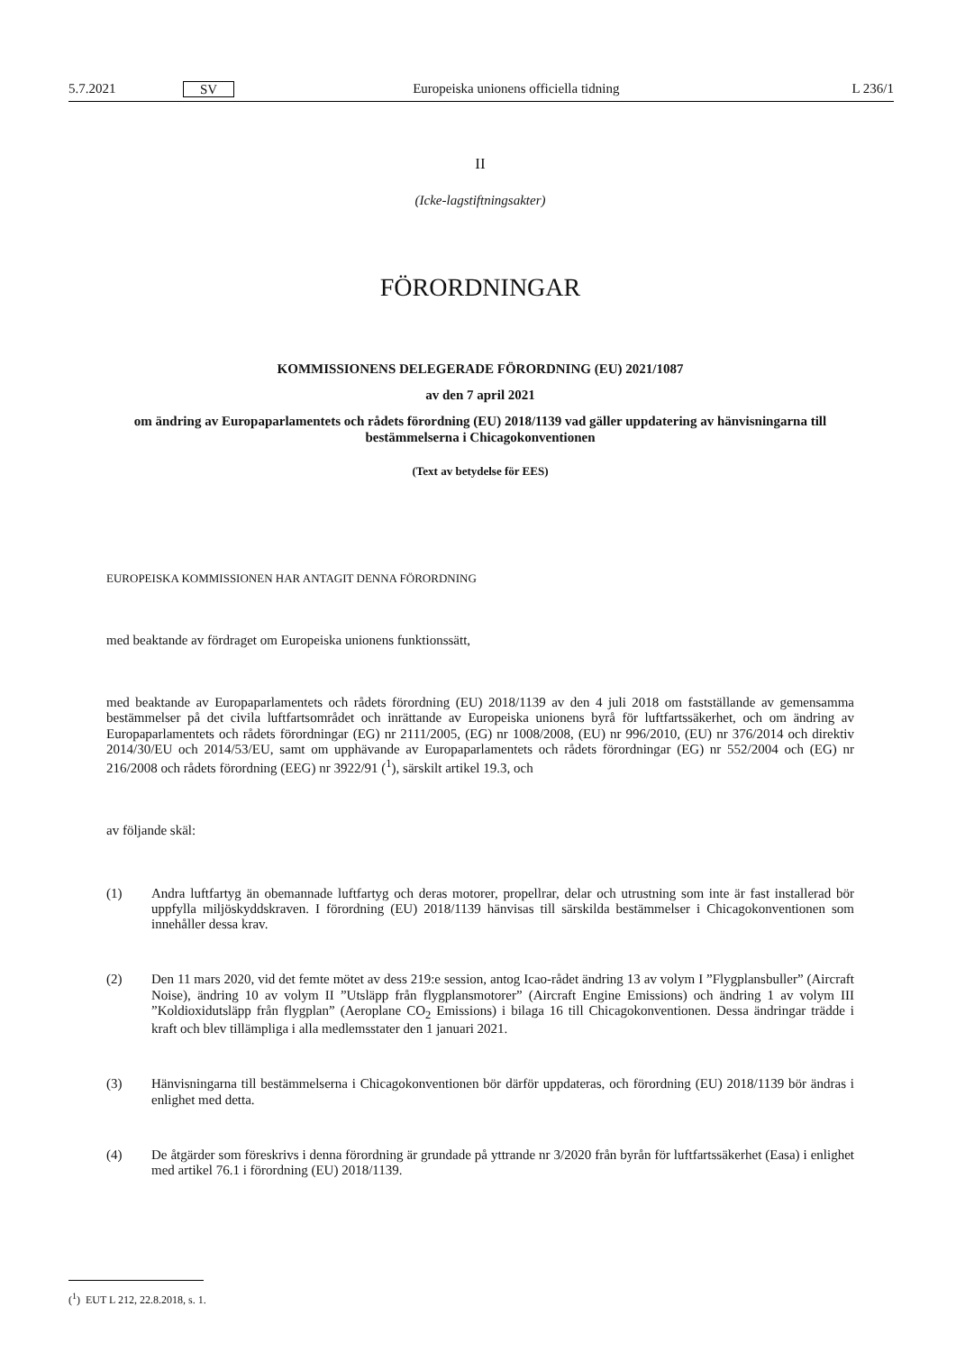5.7.2021 SV Europeiska unionens officiella tidning L 236/1
II
(Icke-lagstiftningsakter)
FÖRORDNINGAR
KOMMISSIONENS DELEGERADE FÖRORDNING (EU) 2021/1087
av den 7 april 2021
om ändring av Europaparlamentets och rådets förordning (EU) 2018/1139 vad gäller uppdatering av hänvisningarna till bestämmelserna i Chicagokonventionen
(Text av betydelse för EES)
EUROPEISKA KOMMISSIONEN HAR ANTAGIT DENNA FÖRORDNING
med beaktande av fördraget om Europeiska unionens funktionssätt,
med beaktande av Europaparlamentets och rådets förordning (EU) 2018/1139 av den 4 juli 2018 om fastställande av gemensamma bestämmelser på det civila luftfartsområdet och inrättande av Europeiska unionens byrå för luftfartssäkerhet, och om ändring av Europaparlamentets och rådets förordningar (EG) nr 2111/2005, (EG) nr 1008/2008, (EU) nr 996/2010, (EU) nr 376/2014 och direktiv 2014/30/EU och 2014/53/EU, samt om upphävande av Europaparlamentets och rådets förordningar (EG) nr 552/2004 och (EG) nr 216/2008 och rådets förordning (EEG) nr 3922/91 (<sup>1</sup>), särskilt artikel 19.3, och
av följande skäl:
(1) Andra luftfartyg än obemannade luftfartyg och deras motorer, propellrar, delar och utrustning som inte är fast installerad bör uppfylla miljöskyddskraven. I förordning (EU) 2018/1139 hänvisas till särskilda bestämmelser i Chicagokonventionen som innehåller dessa krav.
(2) Den 11 mars 2020, vid det femte mötet av dess 219:e session, antog Icao-rådet ändring 13 av volym I ”Flygplansbuller” (Aircraft Noise), ändring 10 av volym II ”Utsläpp från flygplansmotorer” (Aircraft Engine Emissions) och ändring 1 av volym III ”Koldioxidutsläpp från flygplan” (Aeroplane CO<sub>2</sub> Emissions) i bilaga 16 till Chicagokonventionen. Dessa ändringar trädde i kraft och blev tillämpliga i alla medlemsstater den 1 januari 2021.
(3) Hänvisningarna till bestämmelserna i Chicagokonventionen bör därför uppdateras, och förordning (EU) 2018/1139 bör ändras i enlighet med detta.
(4) De åtgärder som föreskrivs i denna förordning är grundade på yttrande nr 3/2020 från byrån för luftfartssäkerhet (Easa) i enlighet med artikel 76.1 i förordning (EU) 2018/1139.
(<sup>1</sup>) EUT L 212, 22.8.2018, s. 1.